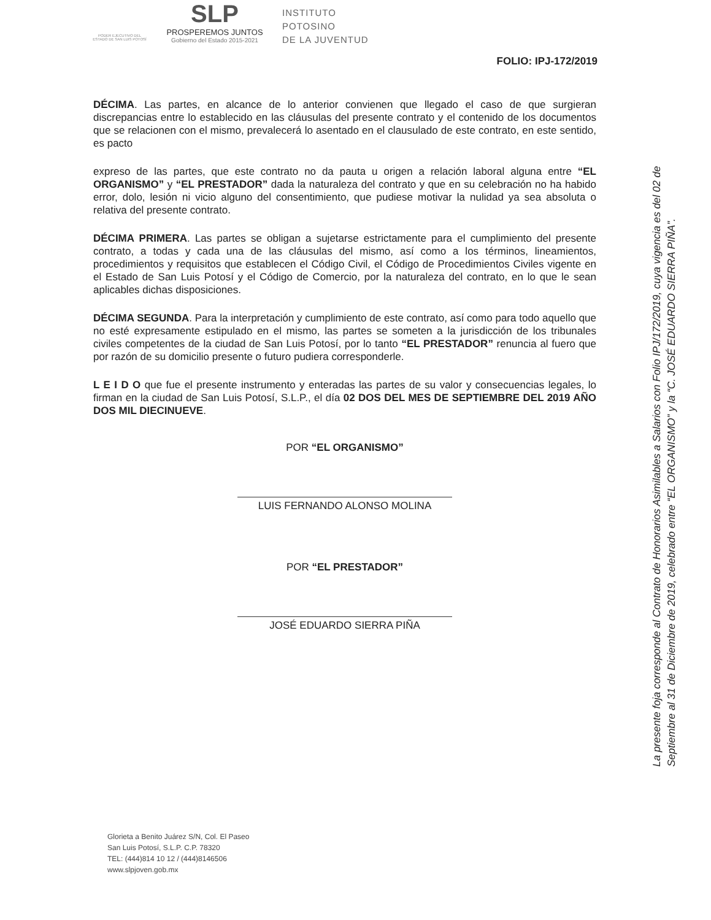PODER EJECUTIVO DEL ESTADO DE SAN LUIS POTOSÍ
SLP
PROSPEREMOS JUNTOS
Gobierno del Estado 2015-2021
INSTITUTO
POTOSINO
DE LA JUVENTUD
FOLIO: IPJ-172/2019
DÉCIMA. Las partes, en alcance de lo anterior convienen que llegado el caso de que surgieran discrepancias entre lo establecido en las cláusulas del presente contrato y el contenido de los documentos que se relacionen con el mismo, prevalecerá lo asentado en el clausulado de este contrato, en este sentido, es pacto
expreso de las partes, que este contrato no da pauta u origen a relación laboral alguna entre “EL ORGANISMO” y “EL PRESTADOR” dada la naturaleza del contrato y que en su celebración no ha habido error, dolo, lesión ni vicio alguno del consentimiento, que pudiese motivar la nulidad ya sea absoluta o relativa del presente contrato.
DÉCIMA PRIMERA. Las partes se obligan a sujetarse estrictamente para el cumplimiento del presente contrato, a todas y cada una de las cláusulas del mismo, así como a los términos, lineamientos, procedimientos y requisitos que establecen el Código Civil, el Código de Procedimientos Civiles vigente en el Estado de San Luis Potosí y el Código de Comercio, por la naturaleza del contrato, en lo que le sean aplicables dichas disposiciones.
DÉCIMA SEGUNDA. Para la interpretación y cumplimiento de este contrato, así como para todo aquello que no esté expresamente estipulado en el mismo, las partes se someten a la jurisdicción de los tribunales civiles competentes de la ciudad de San Luis Potosí, por lo tanto “EL PRESTADOR” renuncia al fuero que por razón de su domicilio presente o futuro pudiera corresponderle.
L E I D O que fue el presente instrumento y enteradas las partes de su valor y consecuencias legales, lo firman en la ciudad de San Luis Potosí, S.L.P., el día 02 DOS DEL MES DE SEPTIEMBRE DEL 2019 AÑO DOS MIL DIECINUEVE.
POR “EL ORGANISMO”
LUIS FERNANDO ALONSO MOLINA
POR “EL PRESTADOR”
JOSÉ EDUARDO SIERRA PIÑA
La presente foja corresponde al Contrato de Honorarios Asimilables a Salarios con Folio IPJ/172/2019, cuya vigencia es del 02 de Septiembre al 31 de Diciembre de 2019, celebrado entre “EL ORGANISMO” y la “C. JOSÉ EDUARDO SIERRA PIÑA”.
Glorieta a Benito Juárez S/N, Col. El Paseo
San Luis Potosí, S.L.P. C.P. 78320
TEL: (444)814 10 12 / (444)8146506
www.slpjoven.gob.mx